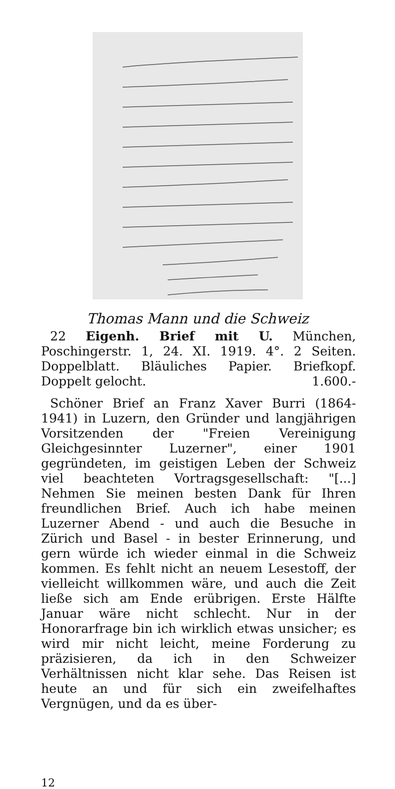Thomas Mann und die Schweiz
22 Eigenh. Brief mit U. München, Poschingerstr. 1, 24. XI. 1919. 4°. 2 Seiten. Doppelblatt. Bläuliches Papier. Briefkopf. Doppelt gelocht. 1.600.-
Schöner Brief an Franz Xaver Burri (1864-1941) in Luzern, den Gründer und langjährigen Vorsitzenden der "Freien Vereinigung Gleichgesinnter Luzerner", einer 1901 gegründeten, im geistigen Leben der Schweiz viel beachteten Vortragsgesellschaft: "[...] Nehmen Sie meinen besten Dank für Ihren freundlichen Brief. Auch ich habe meinen Luzerner Abend - und auch die Besuche in Zürich und Basel - in bester Erinnerung, und gern würde ich wieder einmal in die Schweiz kommen. Es fehlt nicht an neuem Lesestoff, der vielleicht willkommen wäre, und auch die Zeit ließe sich am Ende erübrigen. Erste Hälfte Januar wäre nicht schlecht. Nur in der Honorarfrage bin ich wirklich etwas unsicher; es wird mir nicht leicht, meine Forderung zu präzisieren, da ich in den Schweizer Verhältnissen nicht klar sehe. Das Reisen ist heute an und für sich ein zweifelhaftes Vergnügen, und da es über-
12